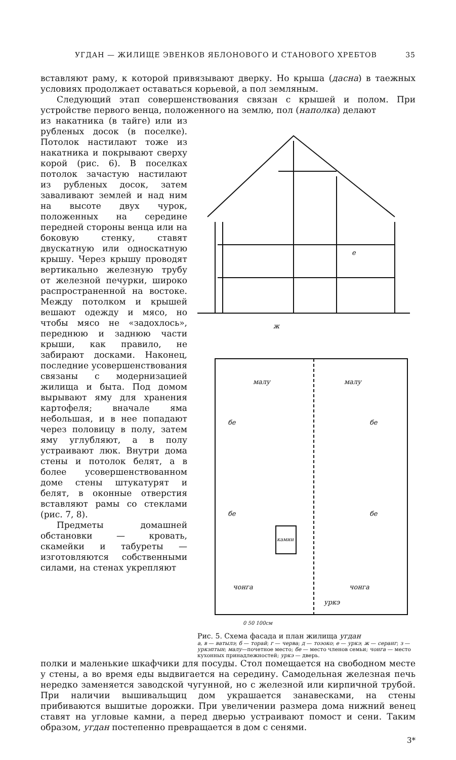УГДАН — ЖИЛИЩЕ ЭВЕНКОВ ЯБЛОНОВОГО И СТАНОВОГО ХРЕБТОВ 35
вставляют раму, к которой привязывают дверку. Но крыша (дасна) в таежных условиях продолжает оставаться корьевой, а пол земляным.
Следующий этап совершенствования связан с крышей и полом. При устройстве первого венца, положенного на землю, пол (наполка) делают
из накатника (в тайге) или из рубленых досок (в поселке). Потолок настилают тоже из накатника и покрывают сверху корой (рис. 6). В поселках потолок зачастую настилают из рубленых досок, затем заваливают землей и над ним на высоте двух чурок, положенных на середине передней стороны венца или на боковую стенку, ставят двускатную или односкатную крышу. Через крышу проводят вертикально железную трубу от железной печурки, широко распространенной на востоке. Между потолком и крышей вешают одежду и мясо, но чтобы мясо не «задохлось», переднюю и заднюю части крыши, как правило, не забирают досками. Наконец, последние усовершенствования связаны с модернизацией жилища и быта. Под домом вырывают яму для хранения картофеля; вначале яма небольшая, и в нее попадают через половицу в полу, затем яму углубляют, а в полу устраивают люк. Внутри дома стены и потолок белят, а в более усовершенствованном доме стены штукатурят и белят, в оконные отверстия вставляют рамы со стеклами (рис. 7, 8).
Предметы домашней обстановки — кровать, скамейки и табуреты — изготовляются собственными силами, на стенах укрепляют
е
ж
малу
малу
бе
бе
бе
бе
камин
чонга
чонга
уркэ
0 50 100см
Рис. 5. Схема фасада и план жилища угдан
а, в — ватылэ; б — торай; г — черва; д — тоэоко; е — уркэ; ж — серанг; з — уркэптын; малу—почетное место; бе — место членов семьи; чонга — место кухонных принадлежностей; уркэ — дверь.
полки и маленькие шкафчики для посуды. Стол помещается на свободном месте у стены, а во время еды выдвигается на середину. Самодельная железная печь нередко заменяется заводской чугунной, но с железной или кирпичной трубой. При наличии вышивальщиц дом украшается занавесками, на стены прибиваются вышитые дорожки. При увеличении размера дома нижний венец ставят на угловые камни, а перед дверью устраивают помост и сени. Таким образом, угдан постепенно превращается в дом с сенями.
3*